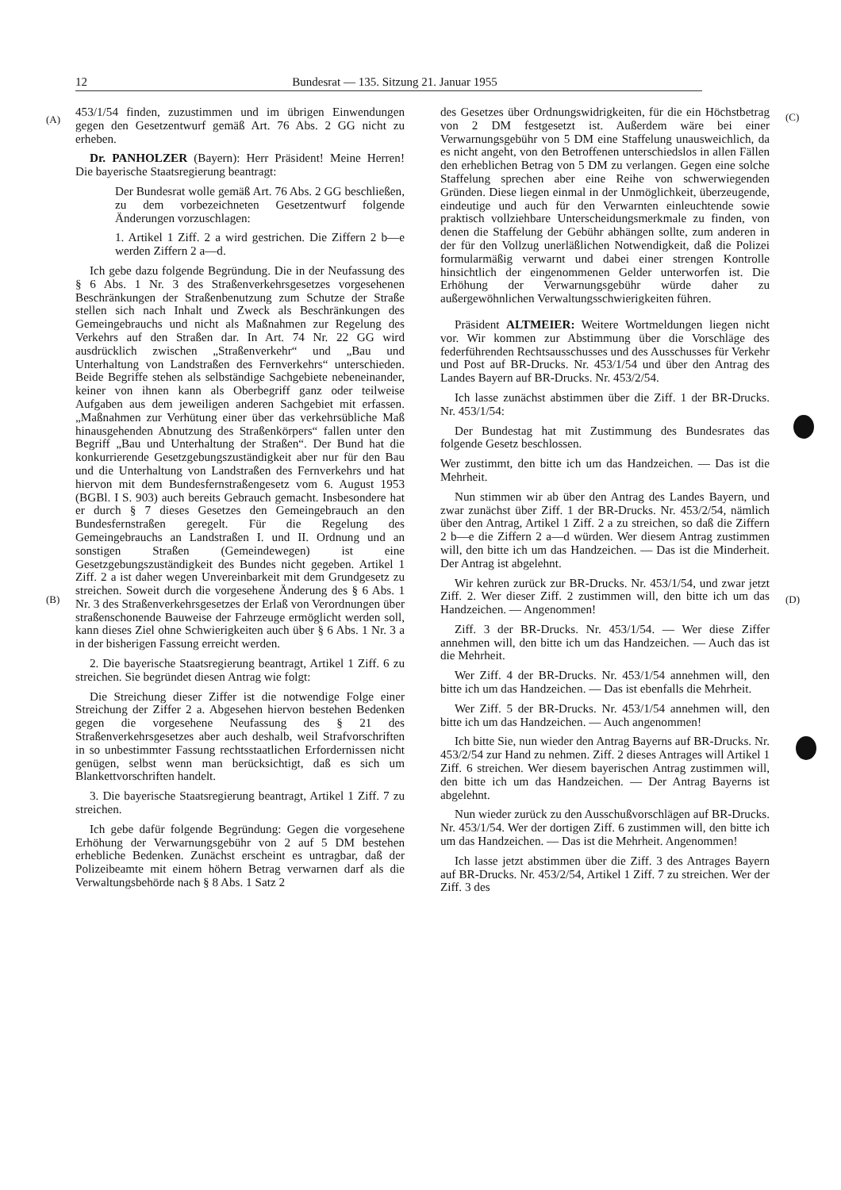12 Bundesrat — 135. Sitzung 21. Januar 1955
(A)
(B)
(C)
(D)
453/1/54 finden, zuzustimmen und im übrigen Einwendungen gegen den Gesetzentwurf gemäß Art. 76 Abs. 2 GG nicht zu erheben.
Dr. PANHOLZER (Bayern): Herr Präsident! Meine Herren! Die bayerische Staatsregierung beantragt:
Der Bundesrat wolle gemäß Art. 76 Abs. 2 GG beschließen, zu dem vorbezeichneten Gesetzentwurf folgende Änderungen vorzuschlagen:
1. Artikel 1 Ziff. 2 a wird gestrichen. Die Ziffern 2 b—e werden Ziffern 2 a—d.
Ich gebe dazu folgende Begründung. Die in der Neufassung des § 6 Abs. 1 Nr. 3 des Straßenverkehrsgesetzes vorgesehenen Beschränkungen der Straßenbenutzung zum Schutze der Straße stellen sich nach Inhalt und Zweck als Beschränkungen des Gemeingebrauchs und nicht als Maßnahmen zur Regelung des Verkehrs auf den Straßen dar. In Art. 74 Nr. 22 GG wird ausdrücklich zwischen „Straßenverkehr“ und „Bau und Unterhaltung von Landstraßen des Fernverkehrs“ unterschieden. Beide Begriffe stehen als selbständige Sachgebiete nebeneinander, keiner von ihnen kann als Oberbegriff ganz oder teilweise Aufgaben aus dem jeweiligen anderen Sachgebiet mit erfassen. „Maßnahmen zur Verhütung einer über das verkehrsübliche Maß hinausgehenden Abnutzung des Straßenkörpers“ fallen unter den Begriff „Bau und Unterhaltung der Straßen“. Der Bund hat die konkurrierende Gesetzgebungszuständigkeit aber nur für den Bau und die Unterhaltung von Landstraßen des Fernverkehrs und hat hiervon mit dem Bundesfernstraßengesetz vom 6. August 1953 (BGBl. I S. 903) auch bereits Gebrauch gemacht. Insbesondere hat er durch § 7 dieses Gesetzes den Gemeingebrauch an den Bundesfernstraßen geregelt. Für die Regelung des Gemeingebrauchs an Landstraßen I. und II. Ordnung und an sonstigen Straßen (Gemeindewegen) ist eine Gesetzgebungszuständigkeit des Bundes nicht gegeben. Artikel 1 Ziff. 2 a ist daher wegen Unvereinbarkeit mit dem Grundgesetz zu streichen. Soweit durch die vorgesehene Änderung des § 6 Abs. 1 Nr. 3 des Straßenverkehrsgesetzes der Erlaß von Verordnungen über straßenschonende Bauweise der Fahrzeuge ermöglicht werden soll, kann dieses Ziel ohne Schwierigkeiten auch über § 6 Abs. 1 Nr. 3 a in der bisherigen Fassung erreicht werden.
2. Die bayerische Staatsregierung beantragt, Artikel 1 Ziff. 6 zu streichen. Sie begründet diesen Antrag wie folgt:
Die Streichung dieser Ziffer ist die notwendige Folge einer Streichung der Ziffer 2 a. Abgesehen hiervon bestehen Bedenken gegen die vorgesehene Neufassung des § 21 des Straßenverkehrsgesetzes aber auch deshalb, weil Strafvorschriften in so unbestimmter Fassung rechtsstaatlichen Erfordernissen nicht genügen, selbst wenn man berücksichtigt, daß es sich um Blankettvorschriften handelt.
3. Die bayerische Staatsregierung beantragt, Artikel 1 Ziff. 7 zu streichen.
Ich gebe dafür folgende Begründung: Gegen die vorgesehene Erhöhung der Verwarnungsgebühr von 2 auf 5 DM bestehen erhebliche Bedenken. Zunächst erscheint es untragbar, daß der Polizeibeamte mit einem höhern Betrag verwarnen darf als die Verwaltungsbehörde nach § 8 Abs. 1 Satz 2
des Gesetzes über Ordnungswidrigkeiten, für die ein Höchstbetrag von 2 DM festgesetzt ist. Außerdem wäre bei einer Verwarnungsgebühr von 5 DM eine Staffelung unausweichlich, da es nicht angeht, von den Betroffenen unterschiedslos in allen Fällen den erheblichen Betrag von 5 DM zu verlangen. Gegen eine solche Staffelung sprechen aber eine Reihe von schwerwiegenden Gründen. Diese liegen einmal in der Unmöglichkeit, überzeugende, eindeutige und auch für den Verwarnten einleuchtende sowie praktisch vollziehbare Unterscheidungsmerkmale zu finden, von denen die Staffelung der Gebühr abhängen sollte, zum anderen in der für den Vollzug unerläßlichen Notwendigkeit, daß die Polizei formularmäßig verwarnt und dabei einer strengen Kontrolle hinsichtlich der eingenommenen Gelder unterworfen ist. Die Erhöhung der Verwarnungsgebühr würde daher zu außergewöhnlichen Verwaltungsschwierigkeiten führen.
Präsident ALTMEIER: Weitere Wortmeldungen liegen nicht vor. Wir kommen zur Abstimmung über die Vorschläge des federführenden Rechtsausschusses und des Ausschusses für Verkehr und Post auf BR-Drucks. Nr. 453/1/54 und über den Antrag des Landes Bayern auf BR-Drucks. Nr. 453/2/54.
Ich lasse zunächst abstimmen über die Ziff. 1 der BR-Drucks. Nr. 453/1/54:
Der Bundestag hat mit Zustimmung des Bundesrates das folgende Gesetz beschlossen.
Wer zustimmt, den bitte ich um das Handzeichen. — Das ist die Mehrheit.
Nun stimmen wir ab über den Antrag des Landes Bayern, und zwar zunächst über Ziff. 1 der BR-Drucks. Nr. 453/2/54, nämlich über den Antrag, Artikel 1 Ziff. 2 a zu streichen, so daß die Ziffern 2 b—e die Ziffern 2 a—d würden. Wer diesem Antrag zustimmen will, den bitte ich um das Handzeichen. — Das ist die Minderheit. Der Antrag ist abgelehnt.
Wir kehren zurück zur BR-Drucks. Nr. 453/1/54, und zwar jetzt Ziff. 2. Wer dieser Ziff. 2 zustimmen will, den bitte ich um das Handzeichen. — Angenommen!
Ziff. 3 der BR-Drucks. Nr. 453/1/54. — Wer diese Ziffer annehmen will, den bitte ich um das Handzeichen. — Auch das ist die Mehrheit.
Wer Ziff. 4 der BR-Drucks. Nr. 453/1/54 annehmen will, den bitte ich um das Handzeichen. — Das ist ebenfalls die Mehrheit.
Wer Ziff. 5 der BR-Drucks. Nr. 453/1/54 annehmen will, den bitte ich um das Handzeichen. — Auch angenommen!
Ich bitte Sie, nun wieder den Antrag Bayerns auf BR-Drucks. Nr. 453/2/54 zur Hand zu nehmen. Ziff. 2 dieses Antrages will Artikel 1 Ziff. 6 streichen. Wer diesem bayerischen Antrag zustimmen will, den bitte ich um das Handzeichen. — Der Antrag Bayerns ist abgelehnt.
Nun wieder zurück zu den Ausschußvorschlägen auf BR-Drucks. Nr. 453/1/54. Wer der dortigen Ziff. 6 zustimmen will, den bitte ich um das Handzeichen. — Das ist die Mehrheit. Angenommen!
Ich lasse jetzt abstimmen über die Ziff. 3 des Antrages Bayern auf BR-Drucks. Nr. 453/2/54, Artikel 1 Ziff. 7 zu streichen. Wer der Ziff. 3 des